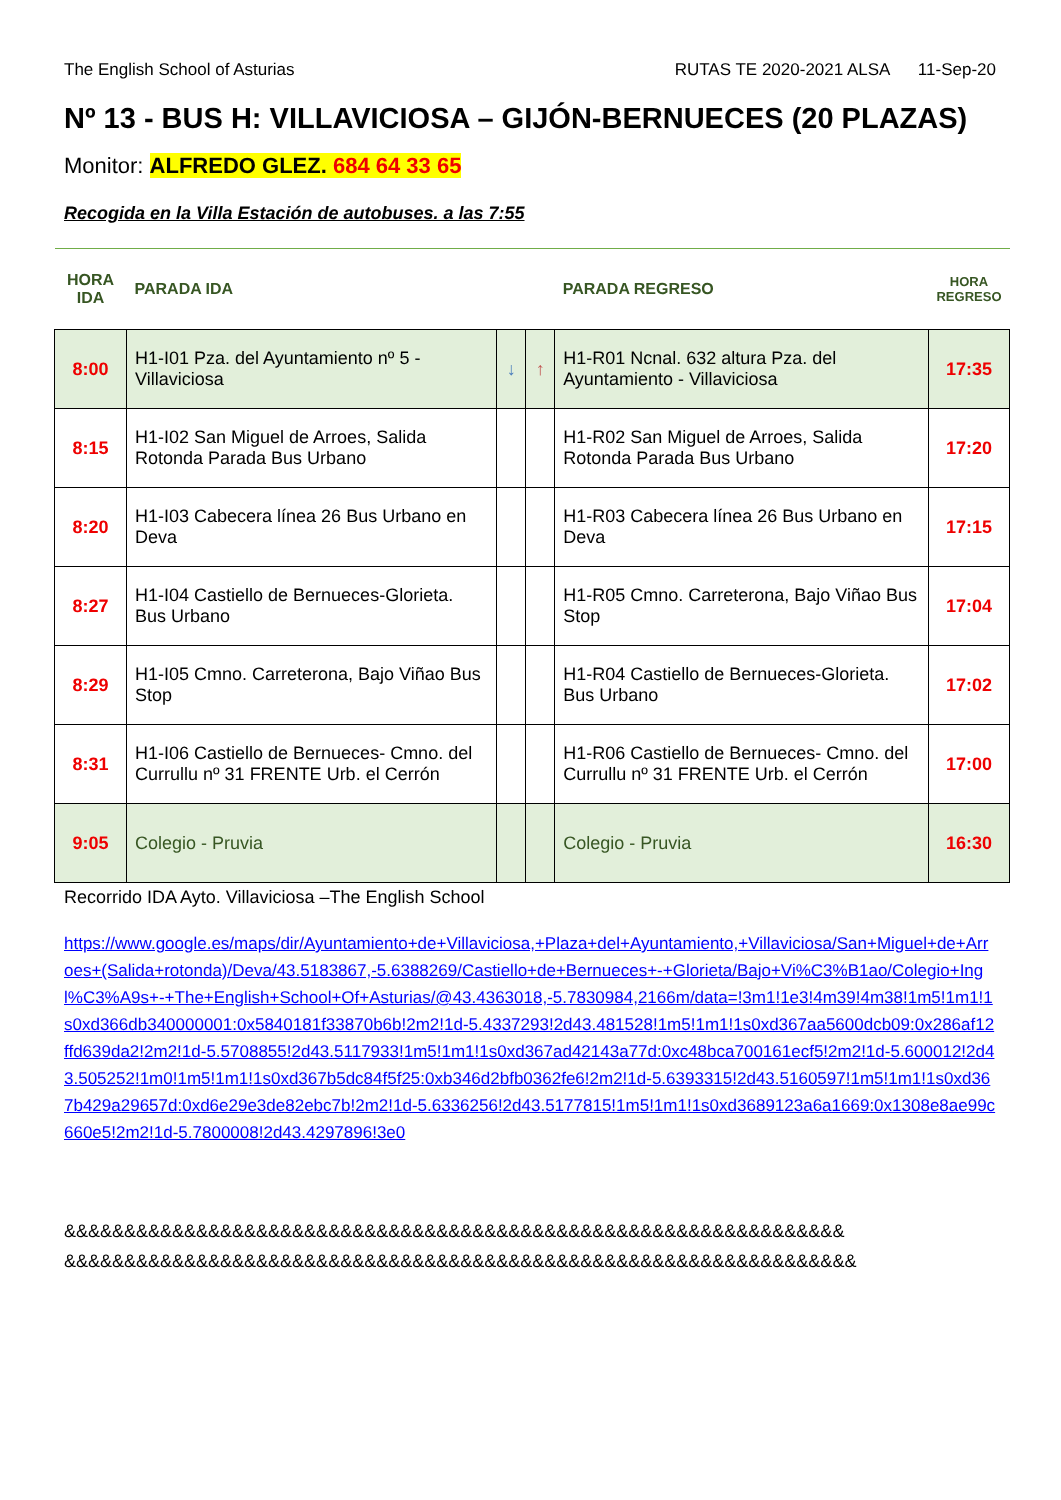The English School of Asturias RUTAS TE 2020-2021 ALSA 11-Sep-20
Nº 13 - BUS H: VILLAVICIOSA – GIJÓN-BERNUECES (20 PLAZAS)
Monitor: ALFREDO GLEZ. 684 64 33 65
Recogida en la Villa Estación de autobuses. a las 7:55
| HORA IDA | PARADA IDA | | | PARADA REGRESO | HORA REGRESO |
| --- | --- | --- | --- | --- | --- |
| 8:00 | H1-I01 Pza. del Ayuntamiento nº 5 - Villaviciosa | ↓ | ↑ | H1-R01 Ncnal. 632 altura Pza. del Ayuntamiento - Villaviciosa | 17:35 |
| 8:15 | H1-I02 San Miguel de Arroes, Salida Rotonda Parada Bus Urbano | | | H1-R02 San Miguel de Arroes, Salida Rotonda Parada Bus Urbano | 17:20 |
| 8:20 | H1-I03 Cabecera línea 26 Bus Urbano en Deva | | | H1-R03 Cabecera línea 26 Bus Urbano en Deva | 17:15 |
| 8:27 | H1-I04 Castiello de Bernueces-Glorieta. Bus Urbano | | | H1-R05 Cmno. Carreterona, Bajo Viñao Bus Stop | 17:04 |
| 8:29 | H1-I05 Cmno. Carreterona, Bajo Viñao Bus Stop | | | H1-R04 Castiello de Bernueces-Glorieta. Bus Urbano | 17:02 |
| 8:31 | H1-I06 Castiello de Bernueces- Cmno. del Currullu nº 31 FRENTE Urb. el Cerrón | | | H1-R06 Castiello de Bernueces- Cmno. del Currullu nº 31 FRENTE Urb. el Cerrón | 17:00 |
| 9:05 | Colegio - Pruvia | | | Colegio - Pruvia | 16:30 |
Recorrido IDA Ayto. Villaviciosa –The English School
https://www.google.es/maps/dir/Ayuntamiento+de+Villaviciosa,+Plaza+del+Ayuntamiento,+Villaviciosa/San+Miguel+de+Arroes+(Salida+rotonda)/Deva/43.5183867,-5.6388269/Castiello+de+Bernueces+-+Glorieta/Bajo+Vi%C3%B1ao/Colegio+Ingl%C3%A9s+-+The+English+School+Of+Asturias/@43.4363018,-5.7830984,2166m/data=!3m1!1e3!4m39!4m38!1m5!1m1!1s0xd366db340000001:0x5840181f33870b6b!2m2!1d-5.4337293!2d43.481528!1m5!1m1!1s0xd367aa5600dcb09:0x286af12ffd639da2!2m2!1d-5.5708855!2d43.5117933!1m5!1m1!1s0xd367ad42143a77d:0xc48bca700161ecf5!2m2!1d-5.600012!2d43.505252!1m0!1m5!1m1!1s0xd367b5dc84f5f25:0xb346d2bfb0362fe6!2m2!1d-5.6393315!2d43.5160597!1m5!1m1!1s0xd367b429a29657d:0xd6e29e3de82ebc7b!2m2!1d-5.6336256!2d43.5177815!1m5!1m1!1s0xd3689123a6a1669:0x1308e8ae99c660e5!2m2!1d-5.7800008!2d43.4297896!3e0
&&&&&&&&&&&&&&&&&&&&&&&&&&&&&&&&&&&&&&&&&&&&&&&&&&&&&&&&&&&&&&&&&
&&&&&&&&&&&&&&&&&&&&&&&&&&&&&&&&&&&&&&&&&&&&&&&&&&&&&&&&&&&&&&&&&&